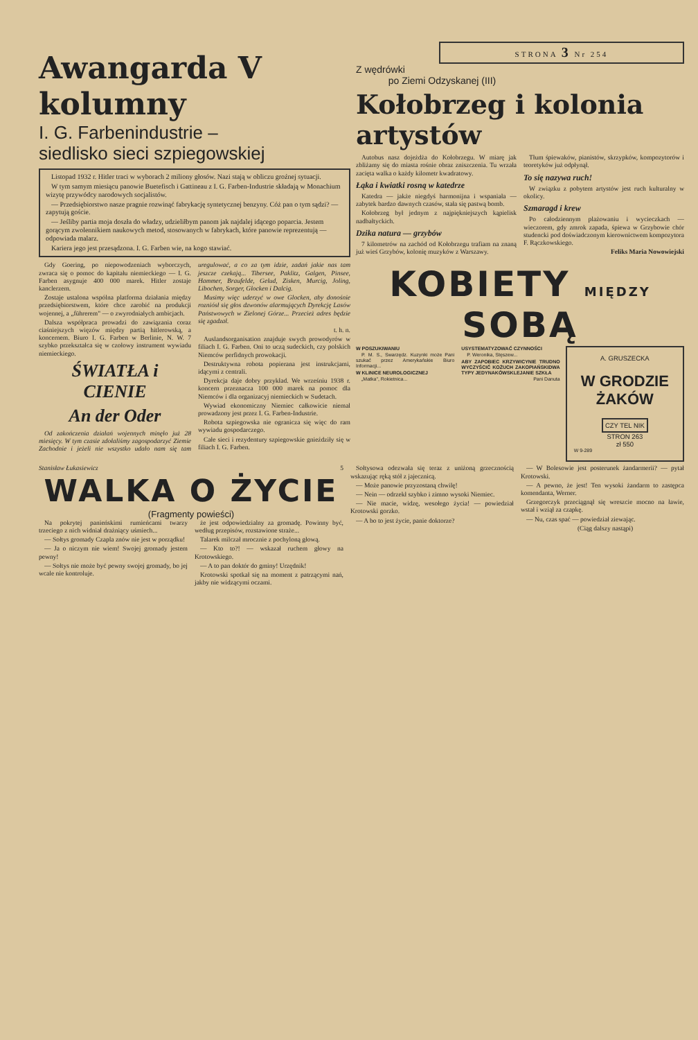Awangarda V kolumny
I. G. Farbenindustrie –
siedlisko sieci szpiegowskiej
Listopad 1932 r. Hitler traci w wyborach 2 miliony głosów. Nazi stają w obliczu groźnej sytuacji.
W tym samym miesiącu panowie Buetefisch i Gattineau z I. G. Farben-Industrie składają w Monachium wizytę przywódcy narodowych socjalistów.
— Przedsiębiorstwo nasze pragnie rozwinąć fabrykację syntetycznej benzyny. Cóż pan o tym sądzi? — zapytują goście.
— Jeśliby partia moja doszła do władzy, udzieliłbym panom jak najdalej idącego poparcia. Jestem gorącym zwolennikiem naukowych metod, stosowanych w fabrykach, które panowie reprezentują — odpowiada malarz.
Kariera jego jest przesądzona. I. G. Farben wie, na kogo stawiać.
Gdy Goering, po niepowodzeniach wyborczych, zwraca się o pomoc do kapitału niemieckiego — I. G. Farben asygnuje 400 000 marek. Hitler zostaje kanclerzem.
Zostaje ustalona wspólna platforma działania między przedsiębiorstwem, które chce zarobić na produkcji wojennej, a „führerem" — o zwyrodniałych ambicjach.
Dalsza współpraca prowadzi do zawiązania coraz ciaśniejszych więzów między partią hitlerowską, a koncernem. Biuro I. G. Farben w Berlinie, N. W. 7 szybko przekształca się w czołowy instrument wywiadu niemieckiego.
ŚWIATŁA i CIENIE
An der Oder
Od zakończenia działań wojennych minęło już 28 miesięcy. W tym czasie zdołaliśmy zagospodarzyć Ziemie Zachodnie i jeżeli nie wszystko udało nam się tam uregulować, a co za tym idzie, zadań jakie nas tam jeszcze czekają... Tibersee, Paklitz, Galgen, Pinsee, Hammer, Braufelde, Gelud, Zisken, Murcig, Joling, Libochen, Sorger, Glocken i Dalcig.
Musimy więc uderzyć w owe Glocken, aby donośnie rozniósł się głos dzwonów alarmujących Dyrekcję Lasów Państwowych w Zielonej Górze... Przecież adres będzie się zgadzał.
t. h. n.
Auslandsorganisation znajduje swych prowodyrów w filiach I. G. Farben. Oni to uczą sudeckich, czy polskich Niemców perfidnych prowokacji.
Destruktywna robota popierana jest instrukcjami, idącymi z centrali.
Dyrekcja daje dobry przykład. We wrześniu 1938 r. koncern przeznacza 100 000 marek na pomoc dla Niemców i dla organizacyj niemieckich w Sudetach.
Wywiad ekonomiczny Niemiec całkowicie niemal prowadzony jest przez I. G. Farben-Industrie.
Robota szpiegowska nie ogranicza się więc do ram wywiadu gospodarczego.
Całe sieci i rezydentury szpiegowskie gnieździły się w filiach I. G. Farben.
STRONA 3 Nr 254
Z wędrówki
po Ziemi Odzyskanej (III)
Kołobrzeg i kolonia artystów
Autobus nasz dojeżdża do Kołobrzegu. W miarę jak zbliżamy się do miasta rośnie obraz zniszczenia. Tu wrzała zacięta walka o każdy kilometr kwadratowy.
Łąka i kwiatki rosną w katedrze
Katedra — jakże niegdyś harmonijna i wspaniała — zabytek bardzo dawnych czasów, stała się pastwą bomb.
Kołobrzeg był jednym z najpiękniejszych kąpielisk nadbałtyckich.
Dzika natura — grzybów
7 kilometrów na zachód od Kołobrzegu trafiam na znaną już wieś Grzybów, kolonię muzyków z Warszawy.
Tłum śpiewaków, pianistów, skrzypków, kompozytorów i teoretyków już odpłynął.
To się nazywa ruch!
W związku z pobytem artystów jest ruch kulturalny w okolicy.
Szmaragd i krew
Po całodziennym plażowaniu i wycieczkach — wieczorem, gdy zmrok zapada, śpiewa w Grzybowie chór studencki pod doświadczonym kierownictwem kompozytora F. Rączkowskiego.
Feliks Maria Nowowiejski
KOBIETY MIĘDZY SOBĄ
W POSZUKIWANIU
P. M. S., Swarzędz. Kuzynki może Pani szukać przez Amerykańskie Biuro Informacji...
W KLINICE NEUROLOGICZNEJ
„Matka", Rokietnica...
USYSTEMATYZOWAĆ CZYNNOŚCI
P. Weronika, Stęszew...
ABY ZAPOBIEC KRZYWICY NIE TRUDNO WYCZYŚCIĆ KOŻUCH ZAKOPIAŃSKI DWA TYPY JEDYNAKÓW SKLEJANIE SZKŁA
Pani Danuta
A. GRUSZECKA
W GRODZIE ŻAKÓW
CZY TEL NIK
STRON 263
zł 550
W 9-289
Stanisław Łukasiewicz 5
WALKA O ŻYCIE
(Fragmenty powieści)
Na pokrytej panieńskimi rumieńcami twarzy trzeciego z nich widniał drażniący uśmiech...
— Sołtys gromady Czapla znów nie jest w porządku!
— Ja o niczym nie wiem! Swojej gromady jestem pewny!
— Sołtys nie może być pewny swojej gromady, bo jej wcale nie kontroluje.
że jest odpowiedzialny za gromadę. Powinny być, według przepisów, rozstawione straże...
Talarek milczał mrocznie z pochyloną głową.
— Kto to?! — wskazał ruchem głowy na Krotowskiego.
— A to pan doktór do gminy! Urzędnik!
Krotowski spotkał się na moment z patrzącymi nań, jakby nie widzącymi oczami.
Sołtysowa odezwała się teraz z uniżoną grzecznością wskazując ręką stół z jajecznicą.
— Może panowie przyzostaną chwilę!
— Nein — odrzekł szybko i zimno wysoki Niemiec.
— Nie macie, widzę, wesołego życia! — powiedział Krotowski gorzko.
— A bo to jest życie, panie doktorze?
— W Bolesowie jest posterunek żandarmerii? — pytał Krotowski.
— A pewno, że jest! Ten wysoki żandarm to zastępca komendanta, Werner.
Grzegorczyk przeciągnął się wreszcie mocno na ławie, wstał i wziął za czapkę.
— Nu, czas spać — powiedział ziewając.
(Ciąg dalszy nastąpi)